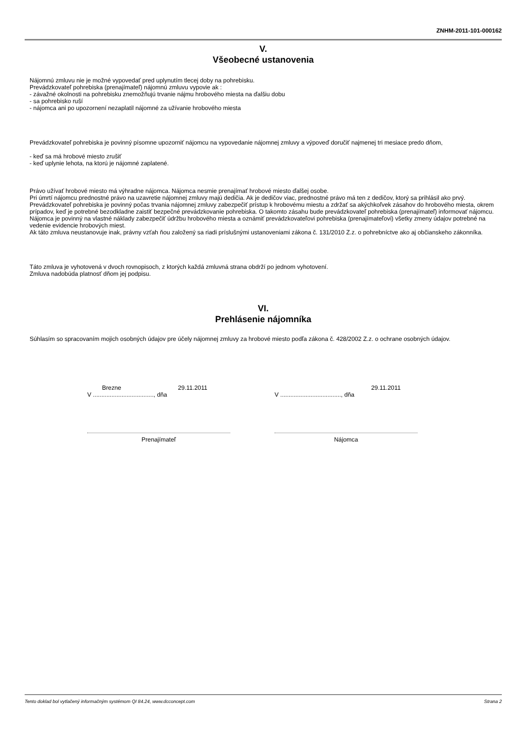ZNHM-2011-101-000162
V.
Všeobecné ustanovenia
Nájomnú zmluvu nie je možné vypovedať pred uplynutím tlecej doby na pohrebisku.
Prevádzkovateľ pohrebiska (prenajímateľ) nájomnú zmluvu vypovie ak :
- závažné okolnosti na pohrebisku znemožňujú trvanie nájmu hrobového miesta na ďalšiu dobu
- sa pohrebisko ruší
- nájomca ani po upozornení nezaplatil nájomné za užívanie hrobového miesta
Prevádzkovateľ pohrebiska je povinný písomne upozorniť nájomcu na vypovedanie nájomnej zmluvy a výpoveď doručiť najmenej tri mesiace predo dňom,
- keď sa má hrobové miesto zrušiť
- keď uplynie lehota, na ktorú je nájomné zaplatené.
Právo užívať hrobové miesto má výhradne nájomca. Nájomca nesmie prenajímať hrobové miesto ďalšej osobe.
Pri úmrtí nájomcu prednostné právo na uzavretie nájomnej zmluvy majú dedičia. Ak je dedičov viac, prednostné právo má ten z dedičov, ktorý sa prihlásil ako prvý.
Prevádzkovateľ pohrebiska je povinný počas trvania nájomnej zmluvy zabezpečiť prístup k hrobovému miestu a zdržať sa akýchkoľvek zásahov do hrobového miesta, okrem prípadov, keď je potrebné bezodkladne zaistiť bezpečné prevádzkovanie pohrebiska. O takomto zásahu bude prevádzkovateľ pohrebiska (prenajímateľ) informovať nájomcu.
Nájomca je povinný na vlastné náklady zabezpečiť údržbu hrobového miesta a oznámiť prevádzkovateľovi pohrebiska (prenajímateľovi) všetky zmeny údajov potrebné na vedenie evidencie hrobových miest.
Ak táto zmluva neustanovuje inak, právny vzťah ňou založený sa riadi príslušnými ustanoveniami zákona č. 131/2010 Z.z. o pohrebníctve ako aj občianskeho zákonníka.
Táto zmluva je vyhotovená v dvoch rovnopisoch, z ktorých každá zmluvná strana obdrží po jednom vyhotovení.
Zmluva nadobúda platnosť dňom jej podpisu.
VI.
Prehlásenie nájomníka
Súhlasím so spracovaním mojich osobných údajov pre účely nájomnej zmluvy za hrobové miesto podľa zákona č. 428/2002 Z.z. o ochrane osobných údajov.
Brezne 29.11.2011
V ...................................., dňa
Prenajímateľ
29.11.2011
V ...................................., dňa
Nájomca
Tento doklad bol vytlačený informačným systémom QI 84.24, www.dcconcept.com Strana 2